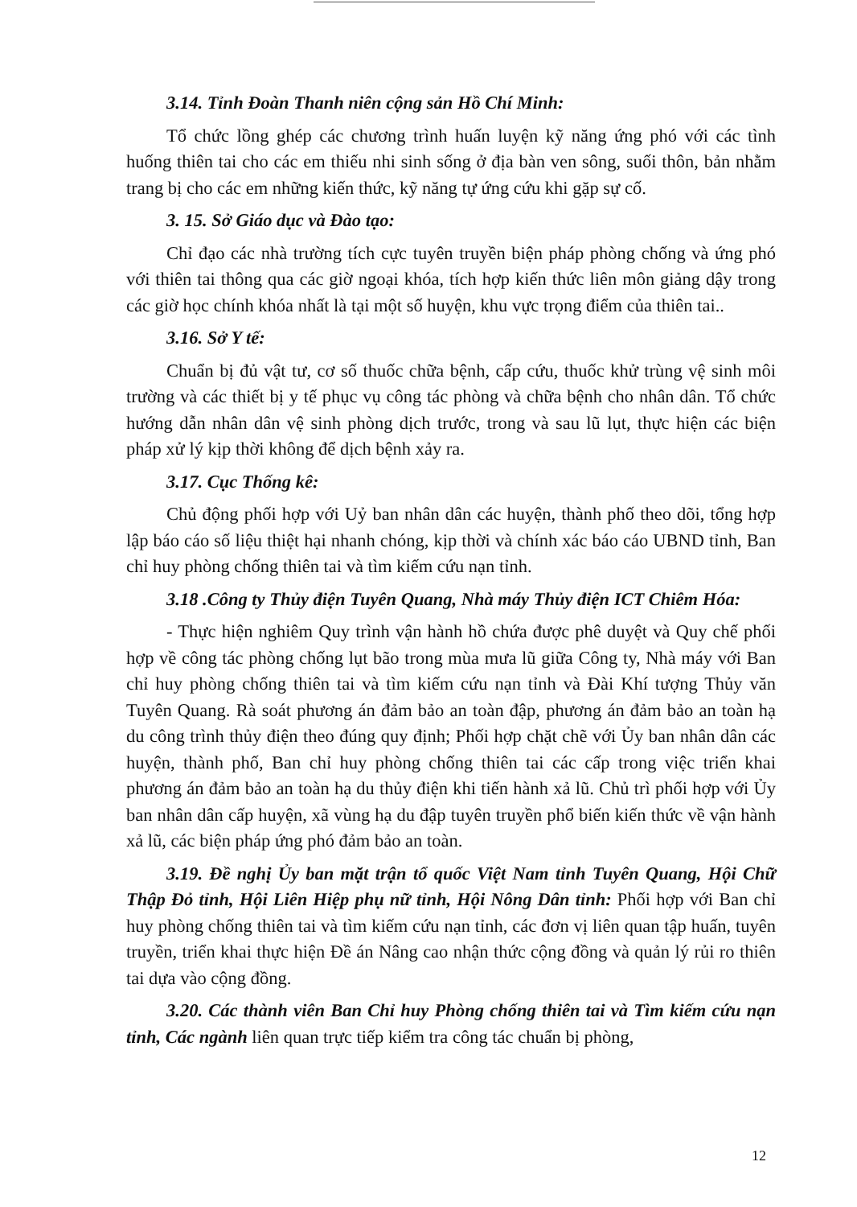3.14. Tỉnh Đoàn Thanh niên cộng sản Hồ Chí Minh:
Tổ chức lồng ghép các chương trình huấn luyện kỹ năng ứng phó với các tình huống thiên tai cho các em thiếu nhi sinh sống ở địa bàn ven sông, suối thôn, bản nhằm trang bị cho các em những kiến thức, kỹ năng tự ứng cứu khi gặp sự cố.
3. 15. Sở Giáo dục và Đào tạo:
Chỉ đạo các nhà trường tích cực tuyên truyền biện pháp phòng chống và ứng phó với thiên tai thông qua các giờ ngoại khóa, tích hợp kiến thức liên môn giảng dậy trong các giờ học chính khóa nhất là tại một số huyện, khu vực trọng điểm của thiên tai..
3.16. Sở Y tế:
Chuẩn bị đủ vật tư, cơ số thuốc chữa bệnh, cấp cứu, thuốc khử trùng vệ sinh môi trường và các thiết bị y tế phục vụ công tác phòng và chữa bệnh cho nhân dân. Tổ chức hướng dẫn nhân dân vệ sinh phòng dịch trước, trong và sau lũ lụt, thực hiện các biện pháp xử lý kịp thời không để dịch bệnh xảy ra.
3.17. Cục Thống kê:
Chủ động phối hợp với Uỷ ban nhân dân các huyện, thành phố theo dõi, tổng hợp lập báo cáo số liệu thiệt hại nhanh chóng, kịp thời và chính xác báo cáo UBND tỉnh, Ban chỉ huy phòng chống thiên tai và tìm kiếm cứu nạn tỉnh.
3.18 .Công ty Thủy điện Tuyên Quang, Nhà máy Thủy điện ICT Chiêm Hóa:
- Thực hiện nghiêm Quy trình vận hành hồ chứa được phê duyệt và Quy chế phối hợp về công tác phòng chống lụt bão trong mùa mưa lũ giữa Công ty, Nhà máy với Ban chỉ huy phòng chống thiên tai và tìm kiếm cứu nạn tỉnh và Đài Khí tượng Thủy văn Tuyên Quang. Rà soát phương án đảm bảo an toàn đập, phương án đảm bảo an toàn hạ du công trình thủy điện theo đúng quy định; Phối hợp chặt chẽ với Ủy ban nhân dân các huyện, thành phố, Ban chỉ huy phòng chống thiên tai các cấp trong việc triển khai phương án đảm bảo an toàn hạ du thủy điện khi tiến hành xả lũ. Chủ trì phối hợp với Ủy ban nhân dân cấp huyện, xã vùng hạ du đập tuyên truyền phổ biến kiến thức về vận hành xả lũ, các biện pháp ứng phó đảm bảo an toàn.
3.19. Đề nghị Ủy ban mặt trận tổ quốc Việt Nam tỉnh Tuyên Quang, Hội Chữ Thập Đỏ tỉnh, Hội Liên Hiệp phụ nữ tỉnh, Hội Nông Dân tỉnh: Phối hợp với Ban chỉ huy phòng chống thiên tai và tìm kiếm cứu nạn tỉnh, các đơn vị liên quan tập huấn, tuyên truyền, triển khai thực hiện Đề án Nâng cao nhận thức cộng đồng và quản lý rủi ro thiên tai dựa vào cộng đồng.
3.20. Các thành viên Ban Chỉ huy Phòng chống thiên tai và Tìm kiếm cứu nạn tỉnh, Các ngành liên quan trực tiếp kiểm tra công tác chuẩn bị phòng,
12